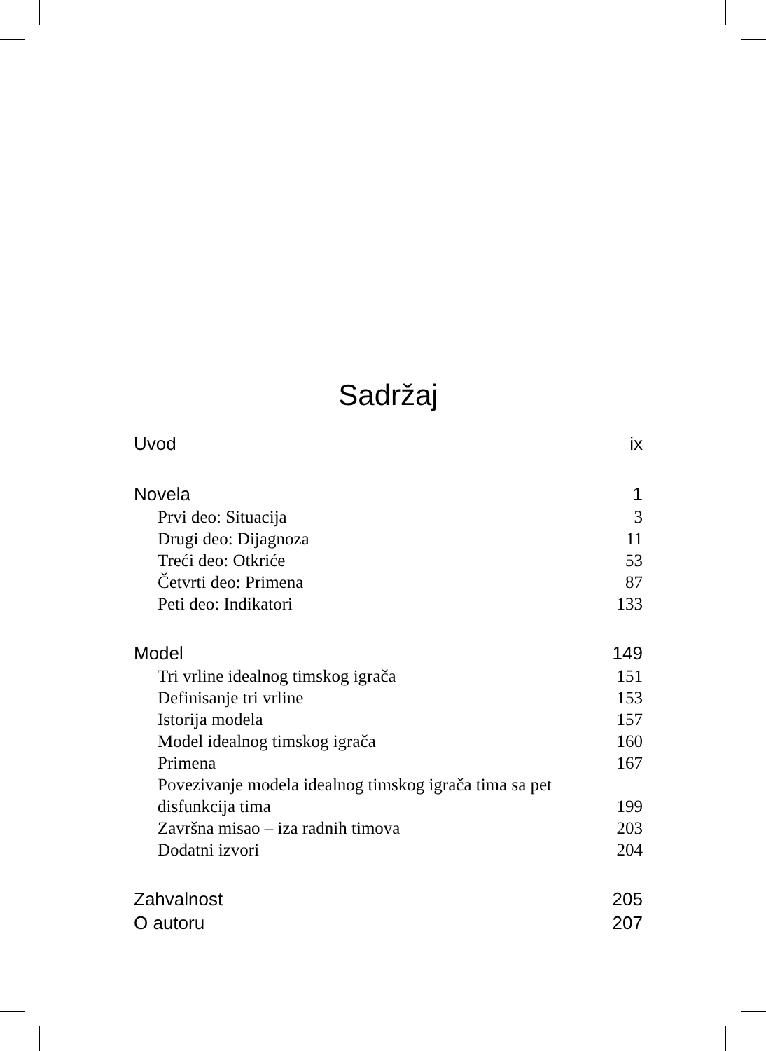Sadržaj
Uvod ix
Novela 1
Prvi deo: Situacija 3
Drugi deo: Dijagnoza 11
Treći deo: Otkriće 53
Četvrti deo: Primena 87
Peti deo: Indikatori 133
Model 149
Tri vrline idealnog timskog igrača 151
Definisanje tri vrline 153
Istorija modela 157
Model idealnog timskog igrača 160
Primena 167
Povezivanje modela idealnog timskog igrača tima sa pet
disfunkcija tima 199
Završna misao – iza radnih timova 203
Dodatni izvori 204
Zahvalnost 205
O autoru 207